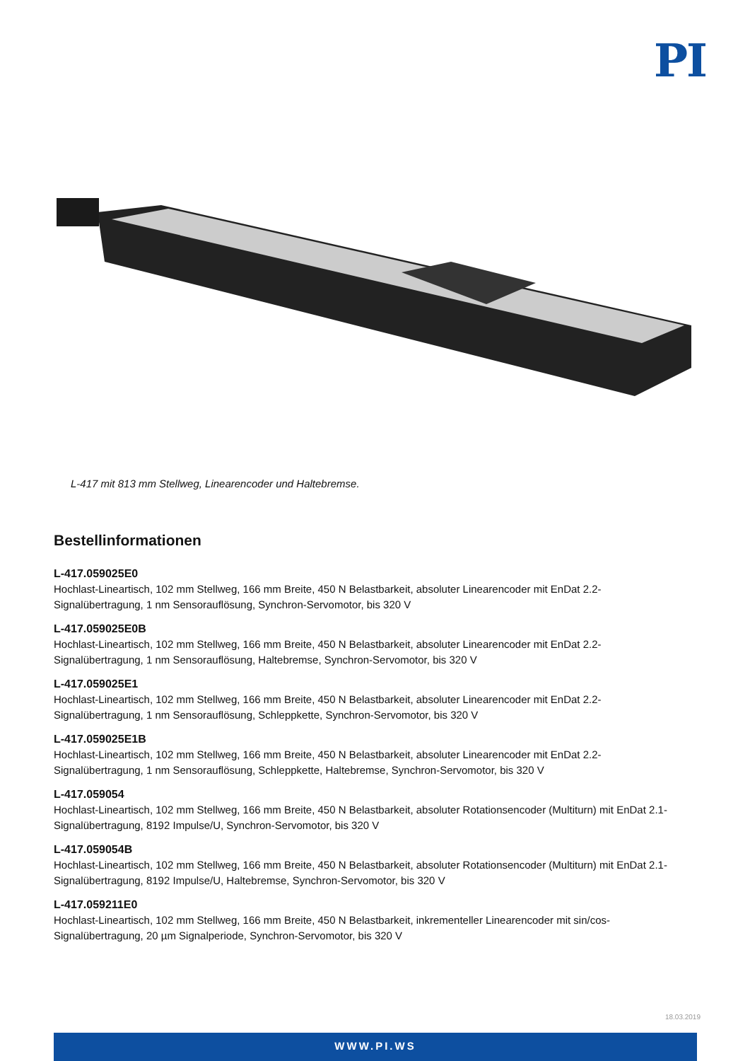PI
L-417 mit 813 mm Stellweg, Linearencoder und Haltebremse.
Bestellinformationen
L-417.059025E0
Hochlast-Lineartisch, 102 mm Stellweg, 166 mm Breite, 450 N Belastbarkeit, absoluter Linearencoder mit EnDat 2.2-Signalübertragung, 1 nm Sensorauflösung, Synchron-Servomotor, bis 320 V
L-417.059025E0B
Hochlast-Lineartisch, 102 mm Stellweg, 166 mm Breite, 450 N Belastbarkeit, absoluter Linearencoder mit EnDat 2.2-Signalübertragung, 1 nm Sensorauflösung, Haltebremse, Synchron-Servomotor, bis 320 V
L-417.059025E1
Hochlast-Lineartisch, 102 mm Stellweg, 166 mm Breite, 450 N Belastbarkeit, absoluter Linearencoder mit EnDat 2.2-Signalübertragung, 1 nm Sensorauflösung, Schleppkette, Synchron-Servomotor, bis 320 V
L-417.059025E1B
Hochlast-Lineartisch, 102 mm Stellweg, 166 mm Breite, 450 N Belastbarkeit, absoluter Linearencoder mit EnDat 2.2-Signalübertragung, 1 nm Sensorauflösung, Schleppkette, Haltebremse, Synchron-Servomotor, bis 320 V
L-417.059054
Hochlast-Lineartisch, 102 mm Stellweg, 166 mm Breite, 450 N Belastbarkeit, absoluter Rotationsencoder (Multiturn) mit EnDat 2.1-Signalübertragung, 8192 Impulse/U, Synchron-Servomotor, bis 320 V
L-417.059054B
Hochlast-Lineartisch, 102 mm Stellweg, 166 mm Breite, 450 N Belastbarkeit, absoluter Rotationsencoder (Multiturn) mit EnDat 2.1-Signalübertragung, 8192 Impulse/U, Haltebremse, Synchron-Servomotor, bis 320 V
L-417.059211E0
Hochlast-Lineartisch, 102 mm Stellweg, 166 mm Breite, 450 N Belastbarkeit, inkrementeller Linearencoder mit sin/cos-Signalübertragung, 20 µm Signalperiode, Synchron-Servomotor, bis 320 V
18.03.2019
WWW.PI.WS